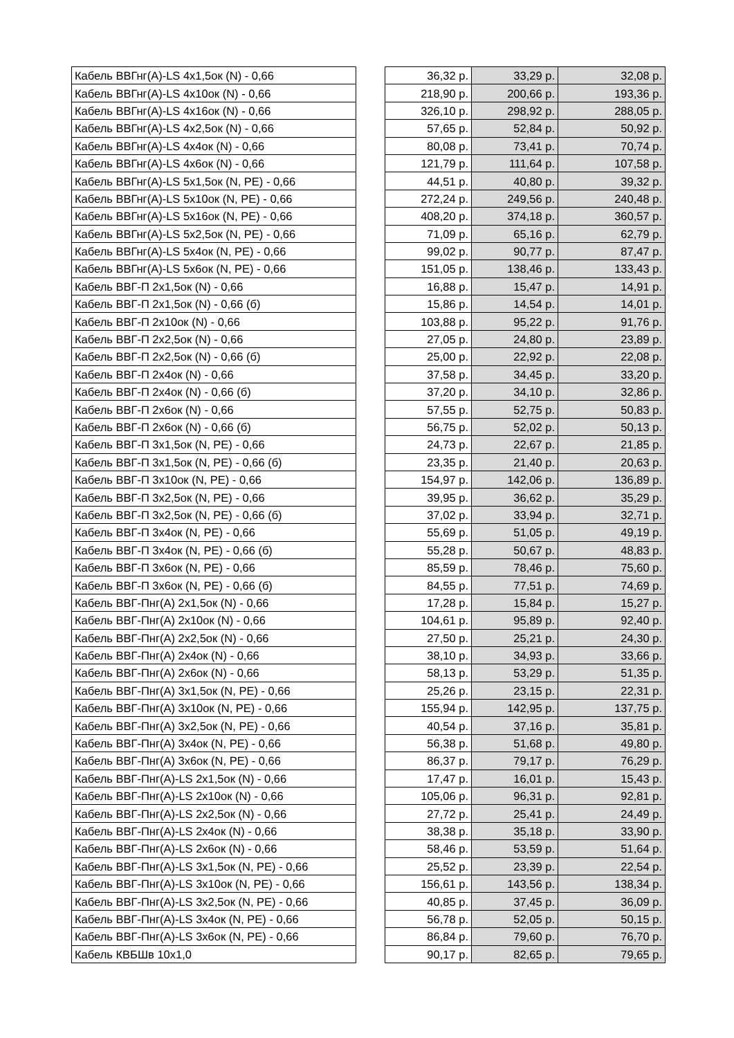| Кабель ВВГнг(A)-LS 4x1,5ок (N) - 0,66 | | 36,32 р. | 33,29 р. | 32,08 р. |
| Кабель ВВГнг(A)-LS 4x10ок (N) - 0,66 | | 218,90 р. | 200,66 р. | 193,36 р. |
| Кабель ВВГнг(A)-LS 4x16ок (N) - 0,66 | | 326,10 р. | 298,92 р. | 288,05 р. |
| Кабель ВВГнг(A)-LS 4x2,5ок (N) - 0,66 | | 57,65 р. | 52,84 р. | 50,92 р. |
| Кабель ВВГнг(A)-LS 4x4ок (N) - 0,66 | | 80,08 р. | 73,41 р. | 70,74 р. |
| Кабель ВВГнг(A)-LS 4x6ок (N) - 0,66 | | 121,79 р. | 111,64 р. | 107,58 р. |
| Кабель ВВГнг(A)-LS 5x1,5ок (N, PE) - 0,66 | | 44,51 р. | 40,80 р. | 39,32 р. |
| Кабель ВВГнг(A)-LS 5x10ок (N, PE) - 0,66 | | 272,24 р. | 249,56 р. | 240,48 р. |
| Кабель ВВГнг(A)-LS 5x16ок (N, PE) - 0,66 | | 408,20 р. | 374,18 р. | 360,57 р. |
| Кабель ВВГнг(A)-LS 5x2,5ок (N, PE) - 0,66 | | 71,09 р. | 65,16 р. | 62,79 р. |
| Кабель ВВГнг(A)-LS 5x4ок (N, PE) - 0,66 | | 99,02 р. | 90,77 р. | 87,47 р. |
| Кабель ВВГнг(A)-LS 5x6ок (N, PE) - 0,66 | | 151,05 р. | 138,46 р. | 133,43 р. |
| Кабель ВВГ-П 2x1,5ок (N) - 0,66 | | 16,88 р. | 15,47 р. | 14,91 р. |
| Кабель ВВГ-П 2x1,5ок (N) - 0,66 (б) | | 15,86 р. | 14,54 р. | 14,01 р. |
| Кабель ВВГ-П 2x10ок (N) - 0,66 | | 103,88 р. | 95,22 р. | 91,76 р. |
| Кабель ВВГ-П 2x2,5ок (N) - 0,66 | | 27,05 р. | 24,80 р. | 23,89 р. |
| Кабель ВВГ-П 2x2,5ок (N) - 0,66 (б) | | 25,00 р. | 22,92 р. | 22,08 р. |
| Кабель ВВГ-П 2x4ок (N) - 0,66 | | 37,58 р. | 34,45 р. | 33,20 р. |
| Кабель ВВГ-П 2x4ок (N) - 0,66 (б) | | 37,20 р. | 34,10 р. | 32,86 р. |
| Кабель ВВГ-П 2x6ок (N) - 0,66 | | 57,55 р. | 52,75 р. | 50,83 р. |
| Кабель ВВГ-П 2x6ок (N) - 0,66 (б) | | 56,75 р. | 52,02 р. | 50,13 р. |
| Кабель ВВГ-П 3x1,5ок (N, PE) - 0,66 | | 24,73 р. | 22,67 р. | 21,85 р. |
| Кабель ВВГ-П 3x1,5ок (N, PE) - 0,66 (б) | | 23,35 р. | 21,40 р. | 20,63 р. |
| Кабель ВВГ-П 3x10ок (N, PE) - 0,66 | | 154,97 р. | 142,06 р. | 136,89 р. |
| Кабель ВВГ-П 3x2,5ок (N, PE) - 0,66 | | 39,95 р. | 36,62 р. | 35,29 р. |
| Кабель ВВГ-П 3x2,5ок (N, PE) - 0,66 (б) | | 37,02 р. | 33,94 р. | 32,71 р. |
| Кабель ВВГ-П 3x4ок (N, PE) - 0,66 | | 55,69 р. | 51,05 р. | 49,19 р. |
| Кабель ВВГ-П 3x4ок (N, PE) - 0,66 (б) | | 55,28 р. | 50,67 р. | 48,83 р. |
| Кабель ВВГ-П 3x6ок (N, PE) - 0,66 | | 85,59 р. | 78,46 р. | 75,60 р. |
| Кабель ВВГ-П 3x6ок (N, PE) - 0,66 (б) | | 84,55 р. | 77,51 р. | 74,69 р. |
| Кабель ВВГ-Пнг(A) 2x1,5ок (N) - 0,66 | | 17,28 р. | 15,84 р. | 15,27 р. |
| Кабель ВВГ-Пнг(A) 2x10ок (N) - 0,66 | | 104,61 р. | 95,89 р. | 92,40 р. |
| Кабель ВВГ-Пнг(A) 2x2,5ок (N) - 0,66 | | 27,50 р. | 25,21 р. | 24,30 р. |
| Кабель ВВГ-Пнг(A) 2x4ок (N) - 0,66 | | 38,10 р. | 34,93 р. | 33,66 р. |
| Кабель ВВГ-Пнг(A) 2x6ок (N) - 0,66 | | 58,13 р. | 53,29 р. | 51,35 р. |
| Кабель ВВГ-Пнг(A) 3x1,5ок (N, PE) - 0,66 | | 25,26 р. | 23,15 р. | 22,31 р. |
| Кабель ВВГ-Пнг(A) 3x10ок (N, PE) - 0,66 | | 155,94 р. | 142,95 р. | 137,75 р. |
| Кабель ВВГ-Пнг(A) 3x2,5ок (N, PE) - 0,66 | | 40,54 р. | 37,16 р. | 35,81 р. |
| Кабель ВВГ-Пнг(A) 3x4ок (N, PE) - 0,66 | | 56,38 р. | 51,68 р. | 49,80 р. |
| Кабель ВВГ-Пнг(A) 3x6ок (N, PE) - 0,66 | | 86,37 р. | 79,17 р. | 76,29 р. |
| Кабель ВВГ-Пнг(A)-LS 2x1,5ок (N) - 0,66 | | 17,47 р. | 16,01 р. | 15,43 р. |
| Кабель ВВГ-Пнг(A)-LS 2x10ок (N) - 0,66 | | 105,06 р. | 96,31 р. | 92,81 р. |
| Кабель ВВГ-Пнг(A)-LS 2x2,5ок (N) - 0,66 | | 27,72 р. | 25,41 р. | 24,49 р. |
| Кабель ВВГ-Пнг(A)-LS 2x4ок (N) - 0,66 | | 38,38 р. | 35,18 р. | 33,90 р. |
| Кабель ВВГ-Пнг(A)-LS 2x6ок (N) - 0,66 | | 58,46 р. | 53,59 р. | 51,64 р. |
| Кабель ВВГ-Пнг(A)-LS 3x1,5ок (N, PE) - 0,66 | | 25,52 р. | 23,39 р. | 22,54 р. |
| Кабель ВВГ-Пнг(A)-LS 3x10ок (N, PE) - 0,66 | | 156,61 р. | 143,56 р. | 138,34 р. |
| Кабель ВВГ-Пнг(A)-LS 3x2,5ок (N, PE) - 0,66 | | 40,85 р. | 37,45 р. | 36,09 р. |
| Кабель ВВГ-Пнг(A)-LS 3x4ок (N, PE) - 0,66 | | 56,78 р. | 52,05 р. | 50,15 р. |
| Кабель ВВГ-Пнг(A)-LS 3x6ок (N, PE) - 0,66 | | 86,84 р. | 79,60 р. | 76,70 р. |
| Кабель КВБШв 10x1,0 | | 90,17 р. | 82,65 р. | 79,65 р. |